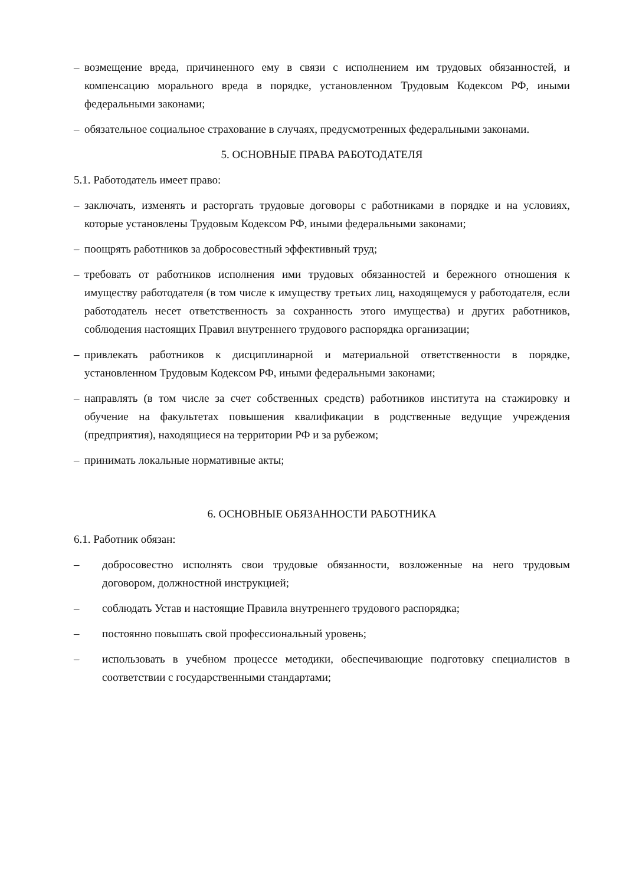– возмещение вреда, причиненного ему в связи с исполнением им трудовых обязанностей, и компенсацию морального вреда в порядке, установленном Трудовым Кодексом РФ, иными федеральными законами;
– обязательное социальное страхование в случаях, предусмотренных федеральными законами.
5. ОСНОВНЫЕ ПРАВА РАБОТОДАТЕЛЯ
5.1. Работодатель имеет право:
– заключать, изменять и расторгать трудовые договоры с работниками в порядке и на условиях, которые установлены Трудовым Кодексом РФ, иными федеральными законами;
– поощрять работников за добросовестный эффективный труд;
– требовать от работников исполнения ими трудовых обязанностей и бережного отношения к имуществу работодателя (в том числе к имуществу третьих лиц, находящемуся у работодателя, если работодатель несет ответственность за сохранность этого имущества) и других работников, соблюдения настоящих Правил внутреннего трудового распорядка организации;
– привлекать работников к дисциплинарной и материальной ответственности в порядке, установленном Трудовым Кодексом РФ, иными федеральными законами;
– направлять (в том числе за счет собственных средств) работников института на стажировку и обучение на факультетах повышения квалификации в родственные ведущие учреждения (предприятия), находящиеся на территории РФ и за рубежом;
– принимать локальные нормативные акты;
6. ОСНОВНЫЕ ОБЯЗАННОСТИ РАБОТНИКА
6.1. Работник обязан:
– добросовестно исполнять свои трудовые обязанности, возложенные на него трудовым договором, должностной инструкцией;
– соблюдать Устав и настоящие Правила внутреннего трудового распорядка;
– постоянно повышать свой профессиональный уровень;
– использовать в учебном процессе методики, обеспечивающие подготовку специалистов в соответствии с государственными стандартами;